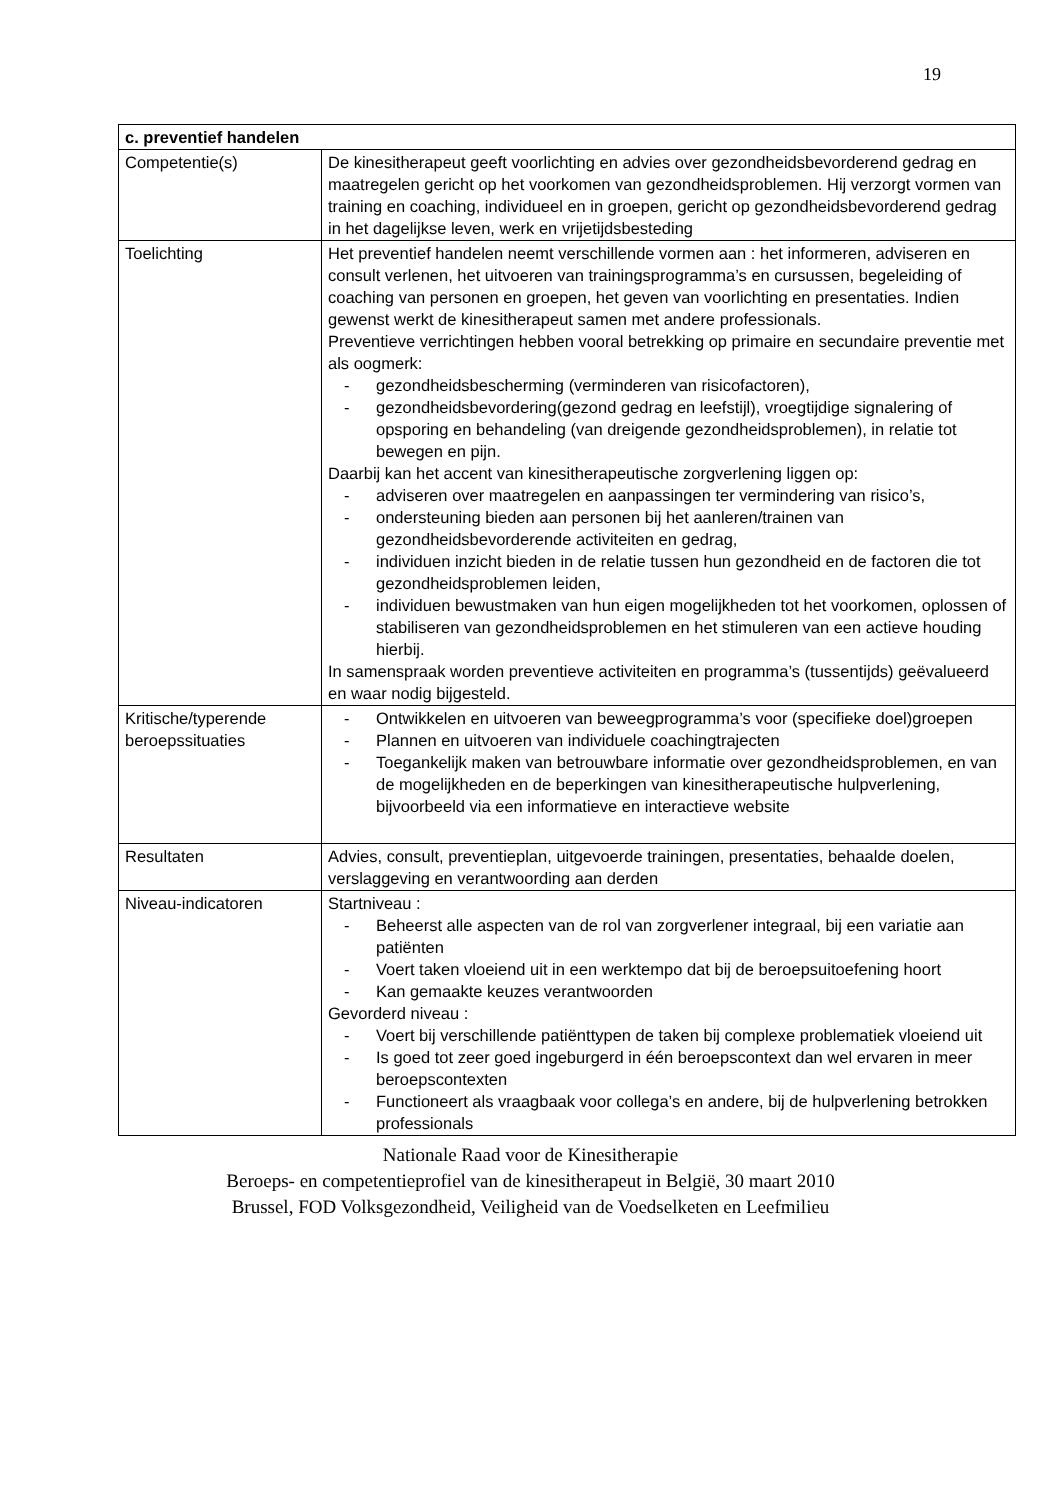19
| c. preventief handelen | |
| --- | --- |
| Competentie(s) | De kinesitherapeut geeft voorlichting en advies over gezondheidsbevorderend gedrag en maatregelen gericht op het voorkomen van gezondheidsproblemen. Hij verzorgt vormen van training en coaching, individueel en in groepen, gericht op gezondheidsbevorderend gedrag in het dagelijkse leven, werk en vrijetijdsbesteding |
| Toelichting | Het preventief handelen neemt verschillende vormen aan : het informeren, adviseren en consult verlenen, het uitvoeren van trainingsprogramma’s en cursussen, begeleiding of coaching van personen en groepen, het geven van voorlichting en presentaties. Indien gewenst werkt de kinesitherapeut samen met andere professionals. Preventieve verrichtingen hebben vooral betrekking op primaire en secundaire preventie met als oogmerk: - gezondheidsbescherming (verminderen van risicofactoren), - gezondheidsbevordering(gezond gedrag en leefstijl), vroegtijdige signalering of opsporing en behandeling (van dreigende gezondheidsproblemen), in relatie tot bewegen en pijn. Daarbij kan het accent van kinesitherapeutische zorgverlening liggen op: - adviseren over maatregelen en aanpassingen ter vermindering van risico’s, - ondersteuning bieden aan personen bij het aanleren/trainen van gezondheidsbevorderende activiteiten en gedrag, - individuen inzicht bieden in de relatie tussen hun gezondheid en de factoren die tot gezondheidsproblemen leiden, - individuen bewustmaken van hun eigen mogelijkheden tot het voorkomen, oplossen of stabiliseren van gezondheidsproblemen en het stimuleren van een actieve houding hierbij. In samenspraak worden preventieve activiteiten en programma’s (tussentijds) geëvalueerd en waar nodig bijgesteld. |
| Kritische/typerende beroepssituaties | - Ontwikkelen en uitvoeren van beweegprogramma’s voor (specifieke doel)groepen - Plannen en uitvoeren van individuele coachingtrajecten - Toegankelijk maken van betrouwbare informatie over gezondheidsproblemen, en van de mogelijkheden en de beperkingen van kinesitherapeutische hulpverlening, bijvoorbeeld via een informatieve en interactieve website |
| Resultaten | Advies, consult, preventieplan, uitgevoerde trainingen, presentaties, behaalde doelen, verslaggeving en verantwoording aan derden |
| Niveau-indicatoren | Startniveau : - Beheerst alle aspecten van de rol van zorgverlener integraal, bij een variatie aan patiënten - Voert taken vloeiend uit in een werktempo dat bij de beroepsuitoefening hoort - Kan gemaakte keuzes verantwoorden Gevorderd niveau : - Voert bij verschillende patiënttypen de taken bij complexe problematiek vloeiend uit - Is goed tot zeer goed ingeburgerd in één beroepscontext dan wel ervaren in meer beroepscontexten - Functioneert als vraagbaak voor collega’s en andere, bij de hulpverlening betrokken professionals |
Nationale Raad voor de Kinesitherapie
Beroeps- en competentieprofiel van de kinesitherapeut in België, 30 maart 2010
Brussel, FOD Volksgezondheid, Veiligheid van de Voedselketen en Leefmilieu